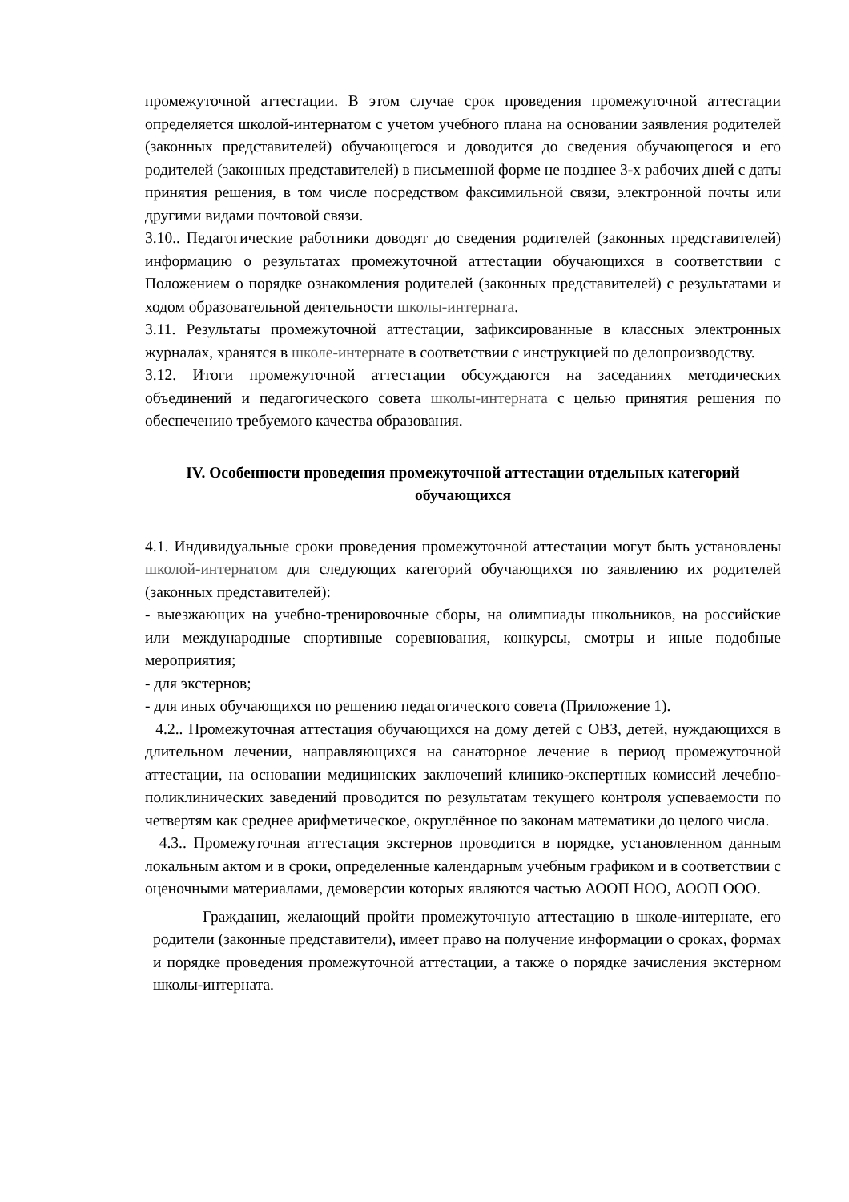промежуточной аттестации. В этом случае срок проведения промежуточной аттестации определяется школой-интернатом с учетом учебного плана на основании заявления родителей (законных представителей) обучающегося и доводится до сведения обучающегося и его родителей (законных представителей) в письменной форме не позднее 3-х рабочих дней с даты принятия решения, в том числе посредством факсимильной связи, электронной почты или другими видами почтовой связи.
3.10.. Педагогические работники доводят до сведения родителей (законных представителей) информацию о результатах промежуточной аттестации обучающихся в соответствии с Положением о порядке ознакомления родителей (законных представителей) с результатами и ходом образовательной деятельности школы-интерната.
3.11. Результаты промежуточной аттестации, зафиксированные в классных электронных журналах, хранятся в школе-интернате в соответствии с инструкцией по делопроизводству.
3.12. Итоги промежуточной аттестации обсуждаются на заседаниях методических объединений и педагогического совета школы-интерната с целью принятия решения по обеспечению требуемого качества образования.
IV. Особенности проведения промежуточной аттестации отдельных категорий обучающихся
4.1. Индивидуальные сроки проведения промежуточной аттестации могут быть установлены школой-интернатом для следующих категорий обучающихся по заявлению их родителей (законных представителей):
- выезжающих на учебно-тренировочные сборы, на олимпиады школьников, на российские или международные спортивные соревнования, конкурсы, смотры и иные подобные мероприятия;
- для экстернов;
- для иных обучающихся по решению педагогического совета (Приложение 1).
4.2.. Промежуточная аттестация обучающихся на дому детей с ОВЗ, детей, нуждающихся в длительном лечении, направляющихся на санаторное лечение в период промежуточной аттестации, на основании медицинских заключений клинико-экспертных комиссий лечебно-поликлинических заведений проводится по результатам текущего контроля успеваемости по четвертям как среднее арифметическое, округлённое по законам математики до целого числа.
4.3.. Промежуточная аттестация экстернов проводится в порядке, установленном данным локальным актом и в сроки, определенные календарным учебным графиком и в соответствии с оценочными материалами, демоверсии которых являются частью АООП НОО, АООП ООО.
Гражданин, желающий пройти промежуточную аттестацию в школе-интернате, его родители (законные представители), имеет право на получение информации о сроках, формах и порядке проведения промежуточной аттестации, а также о порядке зачисления экстерном школы-интерната.